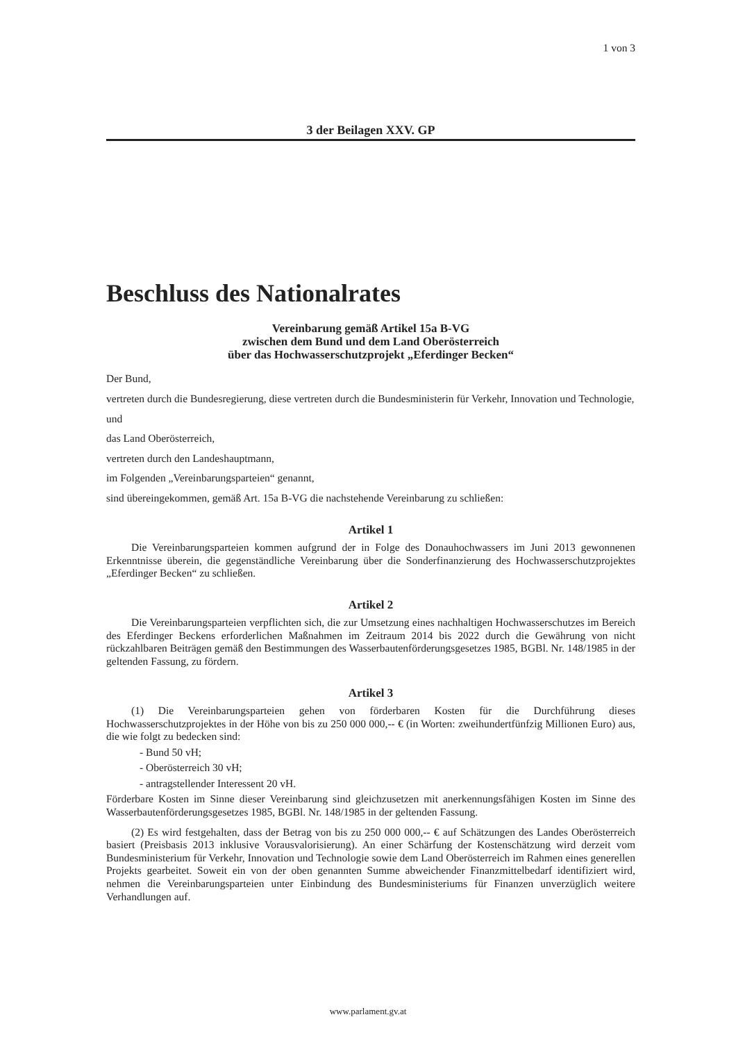1 von 3
3 der Beilagen XXV. GP
Beschluss des Nationalrates
Vereinbarung gemäß Artikel 15a B-VG
zwischen dem Bund und dem Land Oberösterreich
über das Hochwasserschutzprojekt „Eferdinger Becken“
Der Bund,
vertreten durch die Bundesregierung, diese vertreten durch die Bundesministerin für Verkehr, Innovation und Technologie,
und
das Land Oberösterreich,
vertreten durch den Landeshauptmann,
im Folgenden „Vereinbarungsparteien“ genannt,
sind übereingekommen, gemäß Art. 15a B-VG die nachstehende Vereinbarung zu schließen:
Artikel 1
Die Vereinbarungsparteien kommen aufgrund der in Folge des Donauhochwassers im Juni 2013 gewonnenen Erkenntnisse überein, die gegenständliche Vereinbarung über die Sonderfinanzierung des Hochwasserschutzprojektes „Eferdinger Becken“ zu schließen.
Artikel 2
Die Vereinbarungsparteien verpflichten sich, die zur Umsetzung eines nachhaltigen Hochwasserschutzes im Bereich des Eferdinger Beckens erforderlichen Maßnahmen im Zeitraum 2014 bis 2022 durch die Gewährung von nicht rückzahlbaren Beiträgen gemäß den Bestimmungen des Wasserbautenförderungsgesetzes 1985, BGBl. Nr. 148/1985 in der geltenden Fassung, zu fördern.
Artikel 3
(1) Die Vereinbarungsparteien gehen von förderbaren Kosten für die Durchführung dieses Hochwasserschutzprojektes in der Höhe von bis zu 250 000 000,-- € (in Worten: zweihundertfünfzig Millionen Euro) aus, die wie folgt zu bedecken sind:
- Bund 50 vH;
- Oberösterreich 30 vH;
- antragstellender Interessent 20 vH.
Förderbare Kosten im Sinne dieser Vereinbarung sind gleichzusetzen mit anerkennungsfähigen Kosten im Sinne des Wasserbautenförderungsgesetzes 1985, BGBl. Nr. 148/1985 in der geltenden Fassung.
(2) Es wird festgehalten, dass der Betrag von bis zu 250 000 000,-- € auf Schätzungen des Landes Oberösterreich basiert (Preisbasis 2013 inklusive Vorausvalorisierung). An einer Schärfung der Kostenschätzung wird derzeit vom Bundesministerium für Verkehr, Innovation und Technologie sowie dem Land Oberösterreich im Rahmen eines generellen Projekts gearbeitet. Soweit ein von der oben genannten Summe abweichender Finanzmittelbedarf identifiziert wird, nehmen die Vereinbarungsparteien unter Einbindung des Bundesministeriums für Finanzen unverzüglich weitere Verhandlungen auf.
www.parlament.gv.at